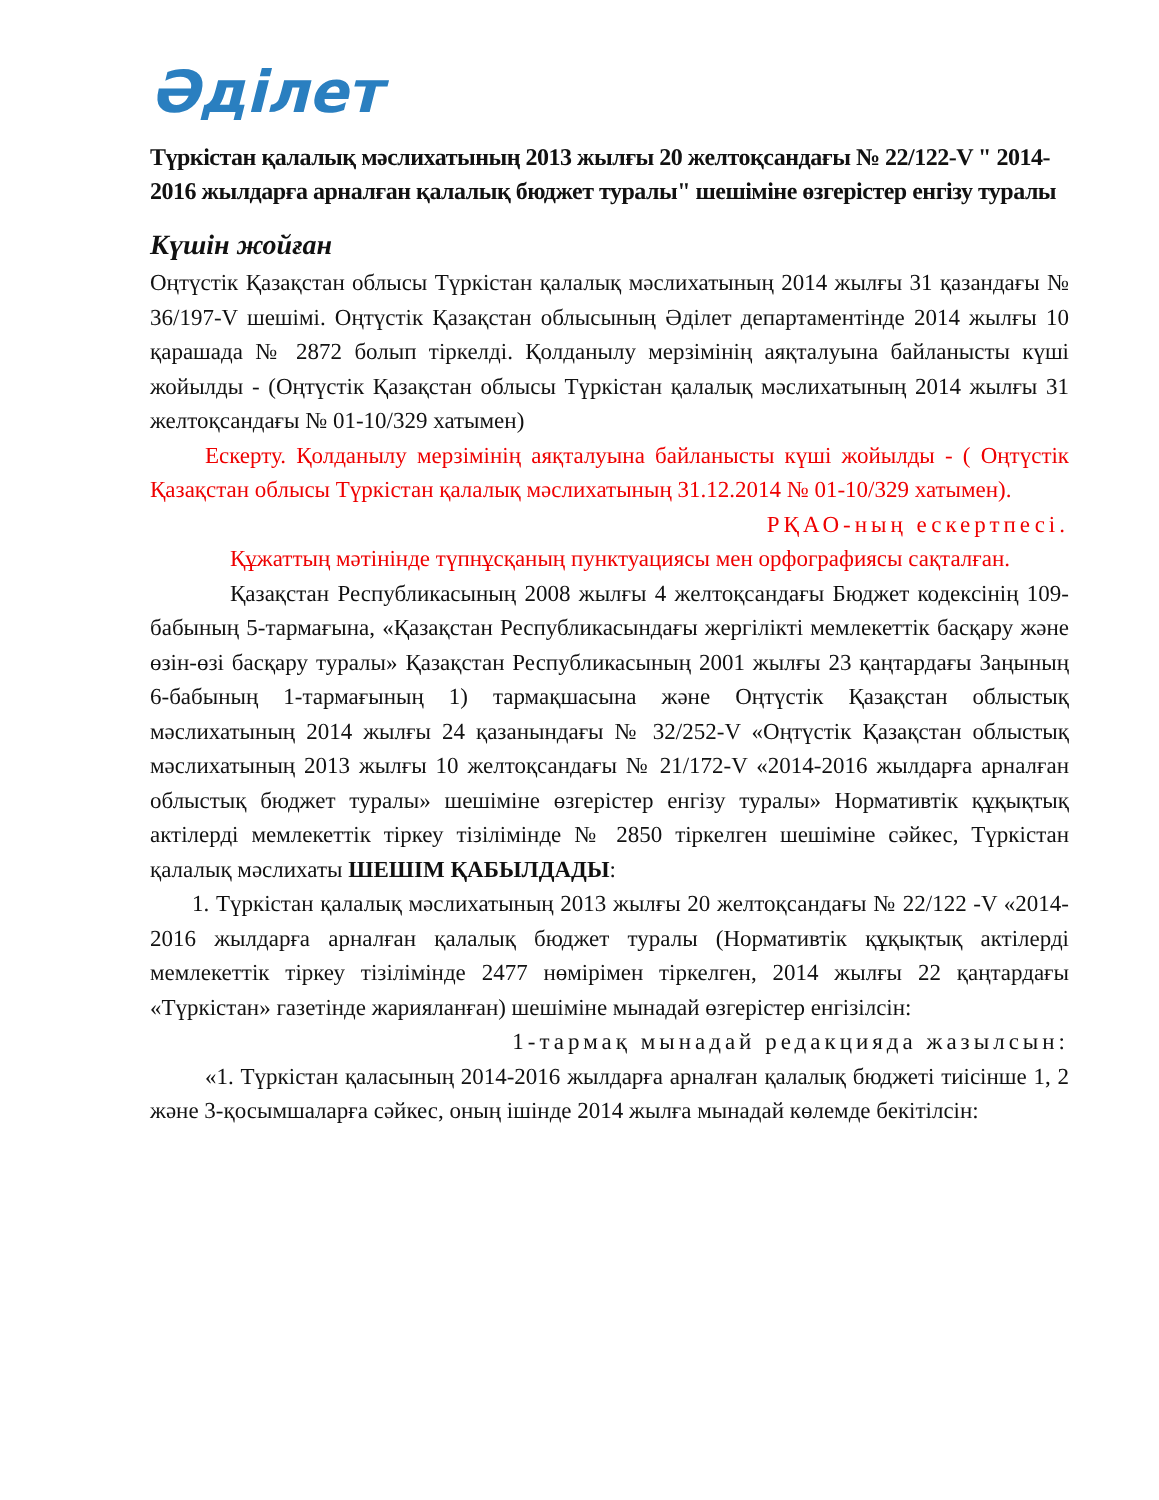Әділет
Түркістан қалалық мәслихатының 2013 жылғы 20 желтоқсандағы № 22/122-V " 2014-2016 жылдарға арналған қалалық бюджет туралы" шешіміне өзгерістер енгізу туралы
Күшін жойған
Оңтүстік Қазақстан облысы Түркістан қалалық мәслихатының 2014 жылғы 31 қазандағы № 36/197-V шешімі. Оңтүстік Қазақстан облысының Әділет департаментінде 2014 жылғы 10 қарашада № 2872 болып тіркелді. Қолданылу мерзімінің аяқталуына байланысты күші жойылды - (Оңтүстік Қазақстан облысы Түркістан қалалық мәслихатының 2014 жылғы 31 желтоқсандағы № 01-10/329 хатымен)
Ескерту. Қолданылу мерзімінің аяқталуына байланысты күші жойылды - ( Оңтүстік Қазақстан облысы Түркістан қалалық мәслихатының 31.12.2014 № 01-10/329 хатымен).
РҚАО-ның ескертпесі.
Құжаттың мәтінінде түпнұсқаның пунктуациясы мен орфографиясы сақталған.
Қазақстан Республикасының 2008 жылғы 4 желтоқсандағы Бюджет кодексінің 109-бабының 5-тармағына, «Қазақстан Республикасындағы жергілікті мемлекеттік басқару және өзін-өзі басқару туралы» Қазақстан Республикасының 2001 жылғы 23 қаңтардағы Заңының 6-бабының 1-тармағының 1) тармақшасына және Оңтүстік Қазақстан облыстық мәслихатының 2014 жылғы 24 қазанындағы № 32/252-V «Оңтүстік Қазақстан облыстық мәслихатының 2013 жылғы 10 желтоқсандағы № 21/172-V «2014-2016 жылдарға арналған облыстық бюджет туралы» шешіміне өзгерістер енгізу туралы» Нормативтік құқықтық актілерді мемлекеттік тіркеу тізілімінде № 2850 тіркелген шешіміне сәйкес, Түркістан қалалық мәслихаты ШЕШІМ ҚАБЫЛДАДЫ:
1. Түркістан қалалық мәслихатының 2013 жылғы 20 желтоқсандағы № 22/122 -V «2014-2016 жылдарға арналған қалалық бюджет туралы (Нормативтік құқықтық актілерді мемлекеттік тіркеу тізілімінде 2477 нөмірімен тіркелген, 2014 жылғы 22 қаңтардағы «Түркістан» газетінде жарияланған) шешіміне мынадай өзгерістер енгізілсін:
1-тармақ мынадай редакцияда жазылсын:
«1. Түркістан қаласының 2014-2016 жылдарға арналған қалалық бюджеті тиісінше 1, 2 және 3-қосымшаларға сәйкес, оның ішінде 2014 жылға мынадай көлемде бекітілсін: